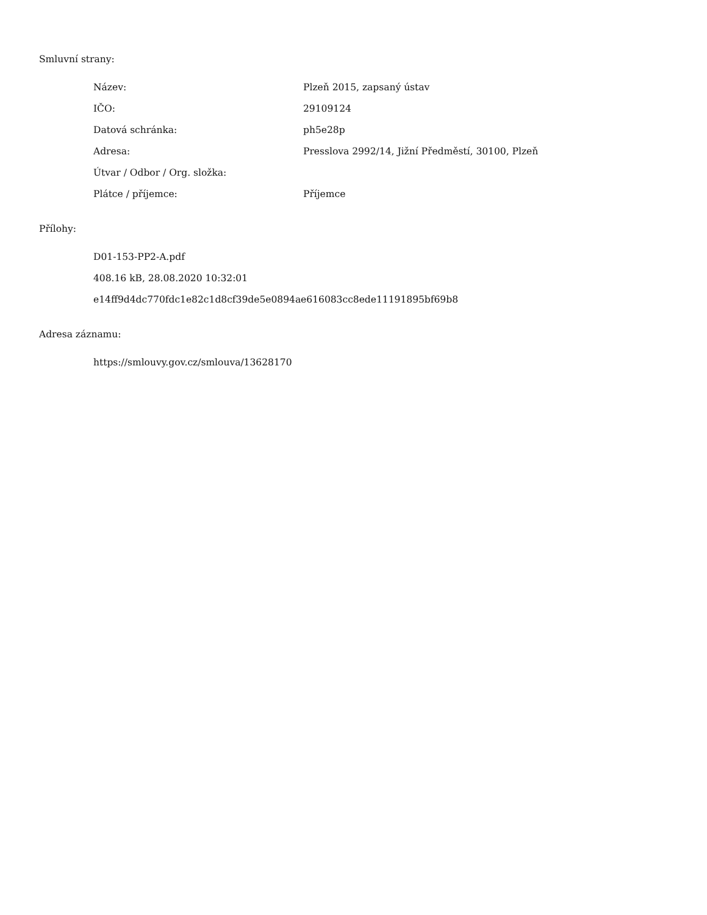Smluvní strany:
| Název: | Plzeň 2015, zapsaný ústav |
| IČO: | 29109124 |
| Datová schránka: | ph5e28p |
| Adresa: | Presslova 2992/14, Jižní Předměstí, 30100, Plzeň |
| Útvar / Odbor / Org. složka: | |
| Plátce / příjemce: | Příjemce |
Přílohy:
D01-153-PP2-A.pdf
408.16 kB, 28.08.2020 10:32:01
e14ff9d4dc770fdc1e82c1d8cf39de5e0894ae616083cc8ede11191895bf69b8
Adresa záznamu:
https://smlouvy.gov.cz/smlouva/13628170